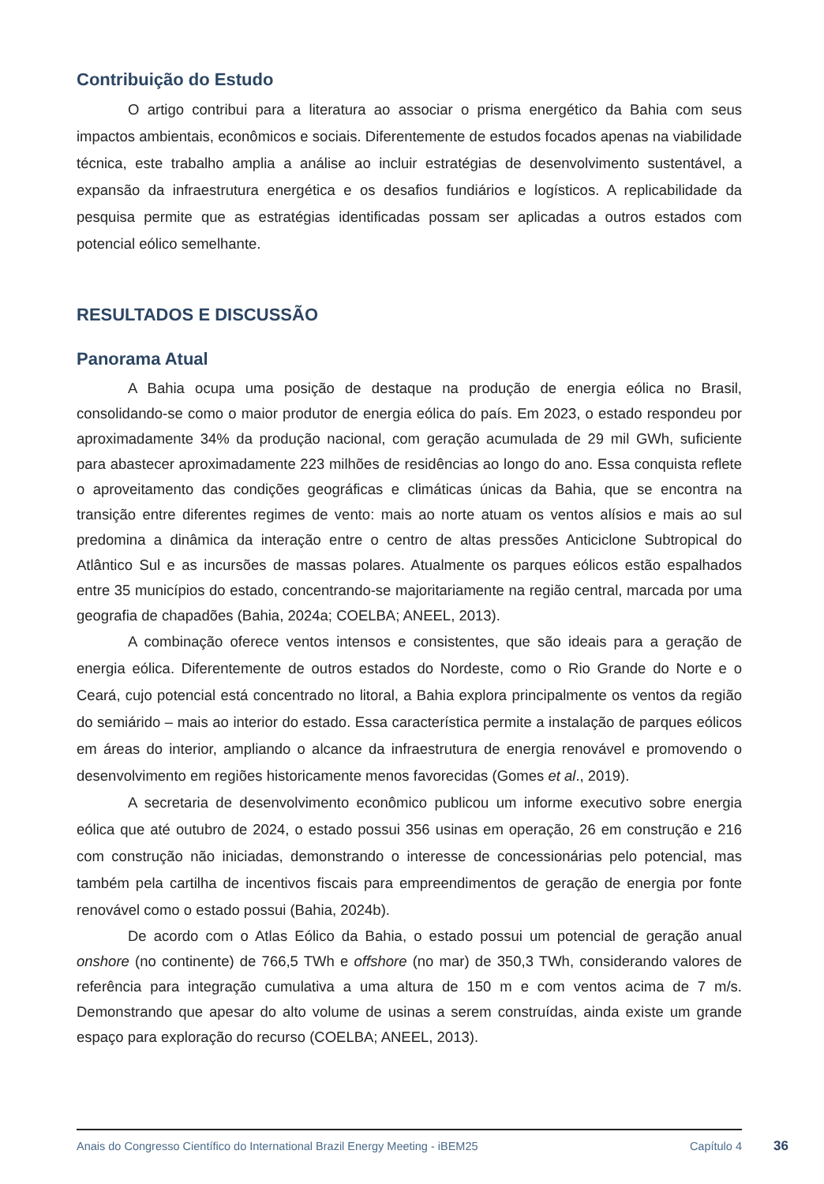Contribuição do Estudo
O artigo contribui para a literatura ao associar o prisma energético da Bahia com seus impactos ambientais, econômicos e sociais. Diferentemente de estudos focados apenas na viabilidade técnica, este trabalho amplia a análise ao incluir estratégias de desenvolvimento sustentável, a expansão da infraestrutura energética e os desafios fundiários e logísticos. A replicabilidade da pesquisa permite que as estratégias identificadas possam ser aplicadas a outros estados com potencial eólico semelhante.
RESULTADOS E DISCUSSÃO
Panorama Atual
A Bahia ocupa uma posição de destaque na produção de energia eólica no Brasil, consolidando-se como o maior produtor de energia eólica do país. Em 2023, o estado respondeu por aproximadamente 34% da produção nacional, com geração acumulada de 29 mil GWh, suficiente para abastecer aproximadamente 223 milhões de residências ao longo do ano. Essa conquista reflete o aproveitamento das condições geográficas e climáticas únicas da Bahia, que se encontra na transição entre diferentes regimes de vento: mais ao norte atuam os ventos alísios e mais ao sul predomina a dinâmica da interação entre o centro de altas pressões Anticiclone Subtropical do Atlântico Sul e as incursões de massas polares. Atualmente os parques eólicos estão espalhados entre 35 municípios do estado, concentrando-se majoritariamente na região central, marcada por uma geografia de chapadões (Bahia, 2024a; COELBA; ANEEL, 2013).
A combinação oferece ventos intensos e consistentes, que são ideais para a geração de energia eólica. Diferentemente de outros estados do Nordeste, como o Rio Grande do Norte e o Ceará, cujo potencial está concentrado no litoral, a Bahia explora principalmente os ventos da região do semiárido – mais ao interior do estado. Essa característica permite a instalação de parques eólicos em áreas do interior, ampliando o alcance da infraestrutura de energia renovável e promovendo o desenvolvimento em regiões historicamente menos favorecidas (Gomes et al., 2019).
A secretaria de desenvolvimento econômico publicou um informe executivo sobre energia eólica que até outubro de 2024, o estado possui 356 usinas em operação, 26 em construção e 216 com construção não iniciadas, demonstrando o interesse de concessionárias pelo potencial, mas também pela cartilha de incentivos fiscais para empreendimentos de geração de energia por fonte renovável como o estado possui (Bahia, 2024b).
De acordo com o Atlas Eólico da Bahia, o estado possui um potencial de geração anual onshore (no continente) de 766,5 TWh e offshore (no mar) de 350,3 TWh, considerando valores de referência para integração cumulativa a uma altura de 150 m e com ventos acima de 7 m/s. Demonstrando que apesar do alto volume de usinas a serem construídas, ainda existe um grande espaço para exploração do recurso (COELBA; ANEEL, 2013).
Anais do Congresso Científico do International Brazil Energy Meeting - iBEM25 Capítulo 4
36